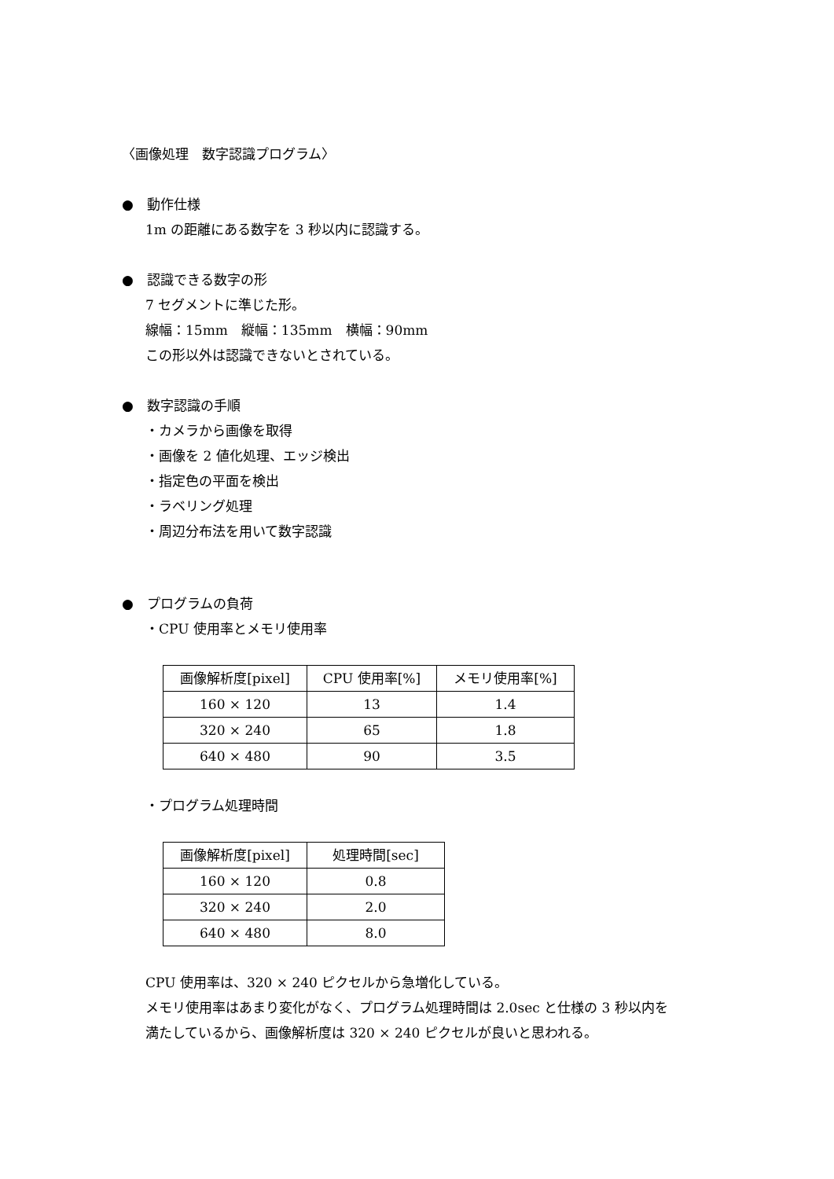〈画像処理　数字認識プログラム〉
●　動作仕様
1m の距離にある数字を 3 秒以内に認識する。
●　認識できる数字の形
7 セグメントに準じた形。
線幅：15mm　縦幅：135mm　横幅：90mm
この形以外は認識できないとされている。
●　数字認識の手順
・カメラから画像を取得
・画像を 2 値化処理、エッジ検出
・指定色の平面を検出
・ラベリング処理
・周辺分布法を用いて数字認識
●　プログラムの負荷
・CPU 使用率とメモリ使用率
| 画像解析度[pixel] | CPU 使用率[%] | メモリ使用率[%] |
| --- | --- | --- |
| 160 × 120 | 13 | 1.4 |
| 320 × 240 | 65 | 1.8 |
| 640 × 480 | 90 | 3.5 |
・プログラム処理時間
| 画像解析度[pixel] | 処理時間[sec] |
| --- | --- |
| 160 × 120 | 0.8 |
| 320 × 240 | 2.0 |
| 640 × 480 | 8.0 |
CPU 使用率は、320 × 240 ピクセルから急増化している。
メモリ使用率はあまり変化がなく、プログラム処理時間は 2.0sec と仕様の 3 秒以内を
満たしているから、画像解析度は 320 × 240 ピクセルが良いと思われる。